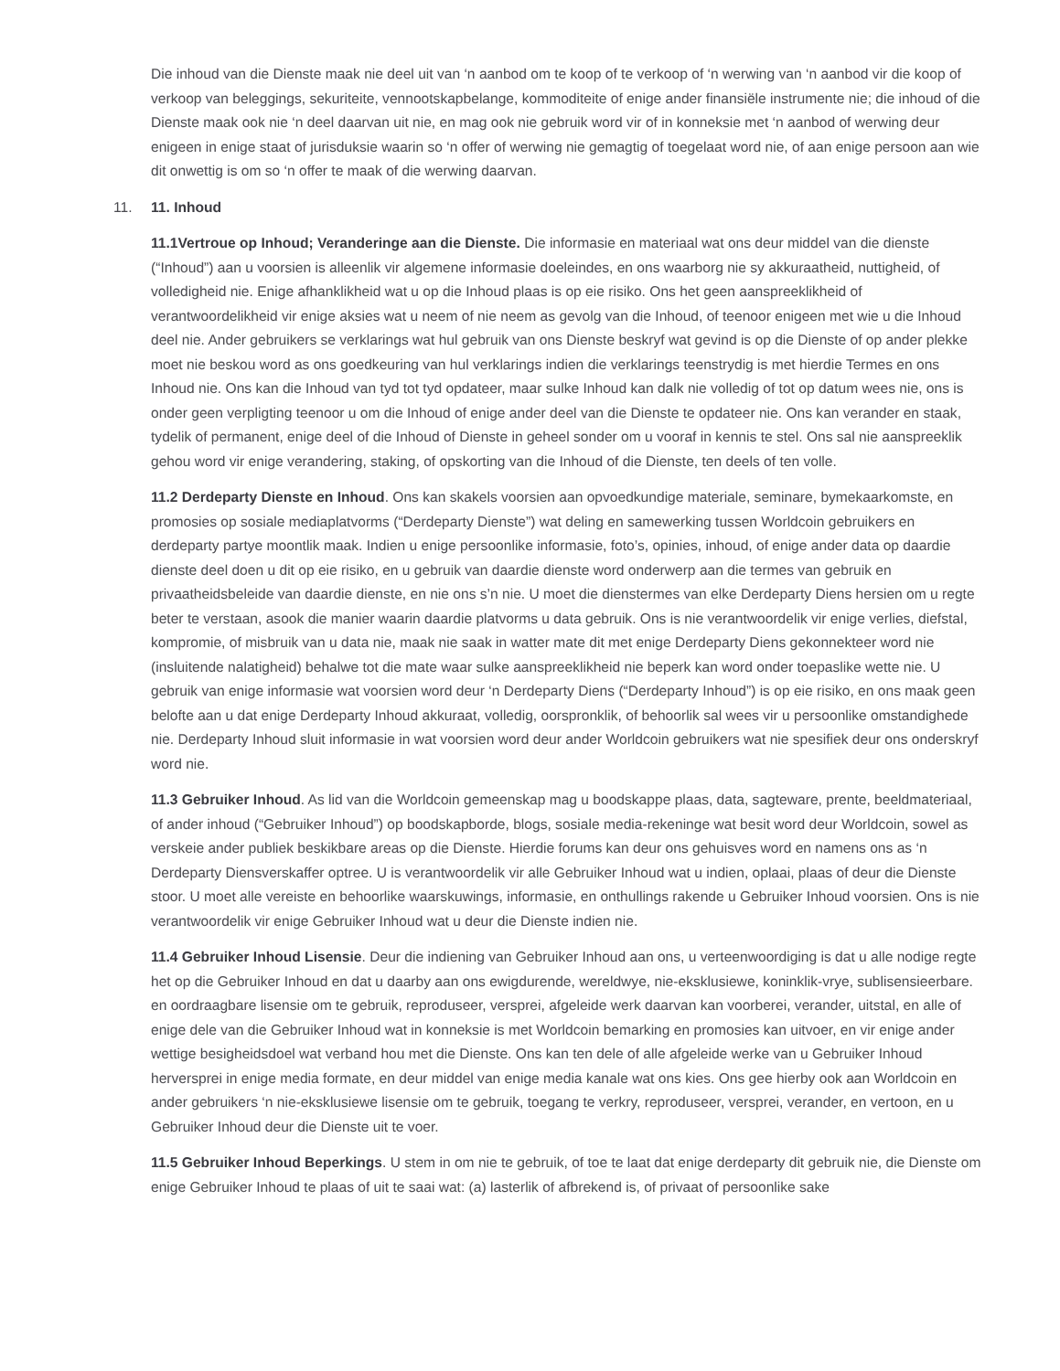Die inhoud van die Dienste maak nie deel uit van ‘n aanbod om te koop of te verkoop of ‘n werwing van ‘n aanbod vir die koop of verkoop van beleggings, sekuriteite, vennootskapbelange, kommoditeite of enige ander finansiële instrumente nie; die inhoud of die Dienste maak ook nie ‘n deel daarvan uit nie, en mag ook nie gebruik word vir of in konneksie met ‘n aanbod of werwing deur enigeen in enige staat of jurisduksie waarin so ‘n offer of werwing nie gemagtig of toegelaat word nie, of aan enige persoon aan wie dit onwettig is om so ‘n offer te maak of die werwing daarvan.
11. 11. Inhoud
11.1Vertroue op Inhoud; Veranderinge aan die Dienste. Die informasie en materiaal wat ons deur middel van die dienste (“Inhoud”) aan u voorsien is alleenlik vir algemene informasie doeleindes, en ons waarborg nie sy akkuraatheid, nuttigheid, of volledigheid nie. Enige afhanklikheid wat u op die Inhoud plaas is op eie risiko. Ons het geen aanspreeklikheid of verantwoordelikheid vir enige aksies wat u neem of nie neem as gevolg van die Inhoud, of teenoor enigeen met wie u die Inhoud deel nie. Ander gebruikers se verklarings wat hul gebruik van ons Dienste beskryf wat gevind is op die Dienste of op ander plekke moet nie beskou word as ons goedkeuring van hul verklarings indien die verklarings teenstrydig is met hierdie Termes en ons Inhoud nie. Ons kan die Inhoud van tyd tot tyd opdateer, maar sulke Inhoud kan dalk nie volledig of tot op datum wees nie, ons is onder geen verpligting teenoor u om die Inhoud of enige ander deel van die Dienste te opdateer nie. Ons kan verander en staak, tydelik of permanent, enige deel of die Inhoud of Dienste in geheel sonder om u vooraf in kennis te stel. Ons sal nie aanspreeklik gehou word vir enige verandering, staking, of opskorting van die Inhoud of die Dienste, ten deels of ten volle.
11.2 Derdeparty Dienste en Inhoud. Ons kan skakels voorsien aan opvoedkundige materiale, seminare, bymekaarkomste, en promosies op sosiale mediaplatvorms (“Derdeparty Dienste”) wat deling en samewerking tussen Worldcoin gebruikers en derdeparty partye moontlik maak. Indien u enige persoonlike informasie, foto’s, opinies, inhoud, of enige ander data op daardie dienste deel doen u dit op eie risiko, en u gebruik van daardie dienste word onderwerp aan die termes van gebruik en privaatheidsbeleide van daardie dienste, en nie ons s’n nie. U moet die dienstermes van elke Derdeparty Diens hersien om u regte beter te verstaan, asook die manier waarin daardie platvorms u data gebruik. Ons is nie verantwoordelik vir enige verlies, diefstal, kompromie, of misbruik van u data nie, maak nie saak in watter mate dit met enige Derdeparty Diens gekonnekteer word nie (insluitende nalatigheid) behalwe tot die mate waar sulke aanspreeklikheid nie beperk kan word onder toepaslike wette nie. U gebruik van enige informasie wat voorsien word deur ‘n Derdeparty Diens (“Derdeparty Inhoud”) is op eie risiko, en ons maak geen belofte aan u dat enige Derdeparty Inhoud akkuraat, volledig, oorspronklik, of behoorlik sal wees vir u persoonlike omstandighede nie. Derdeparty Inhoud sluit informasie in wat voorsien word deur ander Worldcoin gebruikers wat nie spesifiek deur ons onderskryf word nie.
11.3 Gebruiker Inhoud. As lid van die Worldcoin gemeenskap mag u boodskappe plaas, data, sagteware, prente, beeldmateriaal, of ander inhoud (“Gebruiker Inhoud”) op boodskapborde, blogs, sosiale media-rekeninge wat besit word deur Worldcoin, sowel as verskeie ander publiek beskikbare areas op die Dienste. Hierdie forums kan deur ons gehuisves word en namens ons as ‘n Derdeparty Diensverskaffer optree. U is verantwoordelik vir alle Gebruiker Inhoud wat u indien, oplaai, plaas of deur die Dienste stoor. U moet alle vereiste en behoorlike waarskuwings, informasie, en onthullings rakende u Gebruiker Inhoud voorsien. Ons is nie verantwoordelik vir enige Gebruiker Inhoud wat u deur die Dienste indien nie.
11.4 Gebruiker Inhoud Lisensie. Deur die indiening van Gebruiker Inhoud aan ons, u verteenwoordiging is dat u alle nodige regte het op die Gebruiker Inhoud en dat u daarby aan ons ewigdurende, wereldwye, nie-eksklusiewe, koninklik-vrye, sublisensieerbare. en oordraagbare lisensie om te gebruik, reproduseer, versprei, afgeleide werk daarvan kan voorberei, verander, uitstal, en alle of enige dele van die Gebruiker Inhoud wat in konneksie is met Worldcoin bemarking en promosies kan uitvoer, en vir enige ander wettige besigheidsdoel wat verband hou met die Dienste. Ons kan ten dele of alle afgeleide werke van u Gebruiker Inhoud herversprei in enige media formate, en deur middel van enige media kanale wat ons kies. Ons gee hierby ook aan Worldcoin en ander gebruikers ‘n nie-eksklusiewe lisensie om te gebruik, toegang te verkry, reproduseer, versprei, verander, en vertoon, en u Gebruiker Inhoud deur die Dienste uit te voer.
11.5 Gebruiker Inhoud Beperkings. U stem in om nie te gebruik, of toe te laat dat enige derdeparty dit gebruik nie, die Dienste om enige Gebruiker Inhoud te plaas of uit te saai wat: (a) lasterlik of afbrekend is, of privaat of persoonlike sake